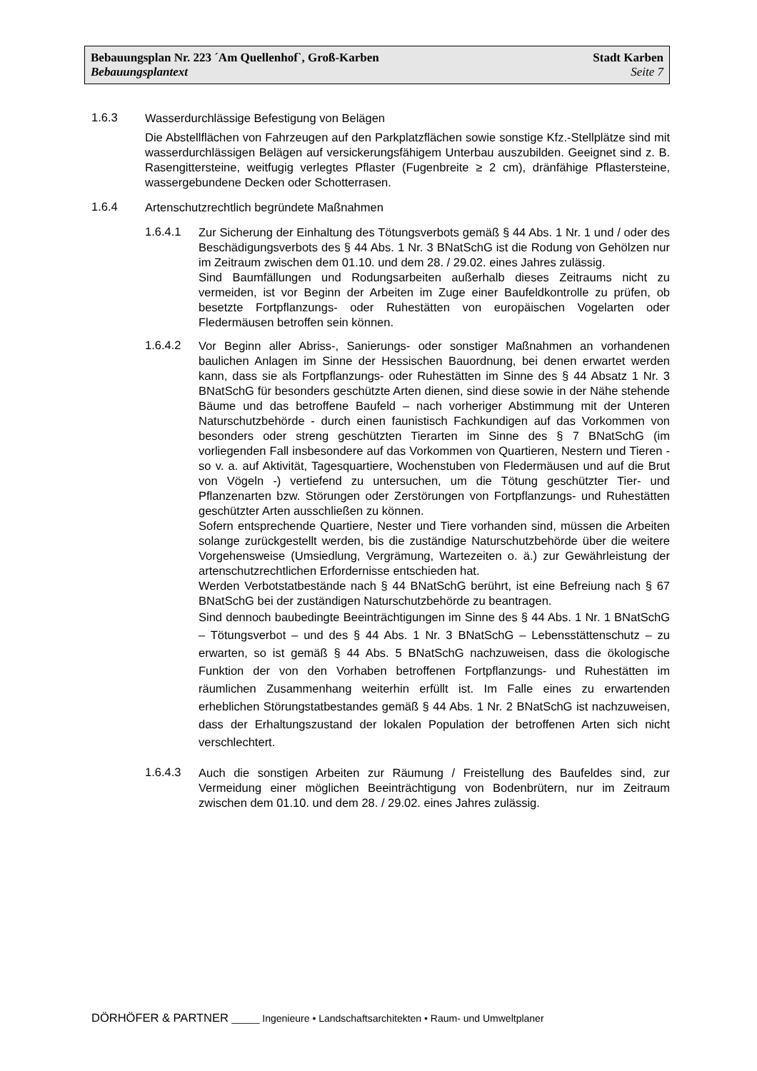Bebauungsplan Nr. 223 ´Am Quellenhof`, Groß-Karben Stadt Karben
Bebauungsplantext Seite 7
1.6.3
Wasserdurchlässige Befestigung von Belägen
Die Abstellflächen von Fahrzeugen auf den Parkplatzflächen sowie sonstige Kfz.-Stellplätze sind mit wasserdurchlässigen Belägen auf versickerungsfähigem Unterbau auszubilden. Geeignet sind z. B. Rasengittersteine, weitfugig verlegtes Pflaster (Fugenbreite ≥ 2 cm), dränfähige Pflastersteine, wassergebundene Decken oder Schotterrasen.
1.6.4
Artenschutzrechtlich begründete Maßnahmen
1.6.4.1
Zur Sicherung der Einhaltung des Tötungsverbots gemäß § 44 Abs. 1 Nr. 1 und / oder des Beschädigungsverbots des § 44 Abs. 1 Nr. 3 BNatSchG ist die Rodung von Gehölzen nur im Zeitraum zwischen dem 01.10. und dem 28. / 29.02. eines Jahres zulässig.
Sind Baumfällungen und Rodungsarbeiten außerhalb dieses Zeitraums nicht zu vermeiden, ist vor Beginn der Arbeiten im Zuge einer Baufeldkontrolle zu prüfen, ob besetzte Fortpflanzungs- oder Ruhestätten von europäischen Vogelarten oder Fledermäusen betroffen sein können.
1.6.4.2
Vor Beginn aller Abriss-, Sanierungs- oder sonstiger Maßnahmen an vorhandenen baulichen Anlagen im Sinne der Hessischen Bauordnung, bei denen erwartet werden kann, dass sie als Fortpflanzungs- oder Ruhestätten im Sinne des § 44 Absatz 1 Nr. 3 BNatSchG für besonders geschützte Arten dienen, sind diese sowie in der Nähe stehende Bäume und das betroffene Baufeld – nach vorheriger Abstimmung mit der Unteren Naturschutzbehörde - durch einen faunistisch Fachkundigen auf das Vorkommen von besonders oder streng geschützten Tierarten im Sinne des § 7 BNatSchG (im vorliegenden Fall insbesondere auf das Vorkommen von Quartieren, Nestern und Tieren - so v. a. auf Aktivität, Tagesquartiere, Wochenstuben von Fledermäusen und auf die Brut von Vögeln -) vertiefend zu untersuchen, um die Tötung geschützter Tier- und Pflanzenarten bzw. Störungen oder Zerstörungen von Fortpflanzungs- und Ruhestätten geschützter Arten ausschließen zu können.
Sofern entsprechende Quartiere, Nester und Tiere vorhanden sind, müssen die Arbeiten solange zurückgestellt werden, bis die zuständige Naturschutzbehörde über die weitere Vorgehensweise (Umsiedlung, Vergrämung, Wartezeiten o. ä.) zur Gewährleistung der artenschutzrechtlichen Erfordernisse entschieden hat.
Werden Verbotstatbestände nach § 44 BNatSchG berührt, ist eine Befreiung nach § 67 BNatSchG bei der zuständigen Naturschutzbehörde zu beantragen.
Sind dennoch baubedingte Beeinträchtigungen im Sinne des § 44 Abs. 1 Nr. 1 BNatSchG – Tötungsverbot – und des § 44 Abs. 1 Nr. 3 BNatSchG – Lebensstättenschutz – zu erwarten, so ist gemäß § 44 Abs. 5 BNatSchG nachzuweisen, dass die ökologische Funktion der von den Vorhaben betroffenen Fortpflanzungs- und Ruhestätten im räumlichen Zusammenhang weiterhin erfüllt ist. Im Falle eines zu erwartenden erheblichen Störungstatbestandes gemäß § 44 Abs. 1 Nr. 2 BNatSchG ist nachzuweisen, dass der Erhaltungszustand der lokalen Population der betroffenen Arten sich nicht verschlechtert.
1.6.4.3
Auch die sonstigen Arbeiten zur Räumung / Freistellung des Baufeldes sind, zur Vermeidung einer möglichen Beeinträchtigung von Bodenbrütern, nur im Zeitraum zwischen dem 01.10. und dem 28. / 29.02. eines Jahres zulässig.
DÖRHÖFER & PARTNER _____ Ingenieure • Landschaftsarchitekten • Raum- und Umweltplaner